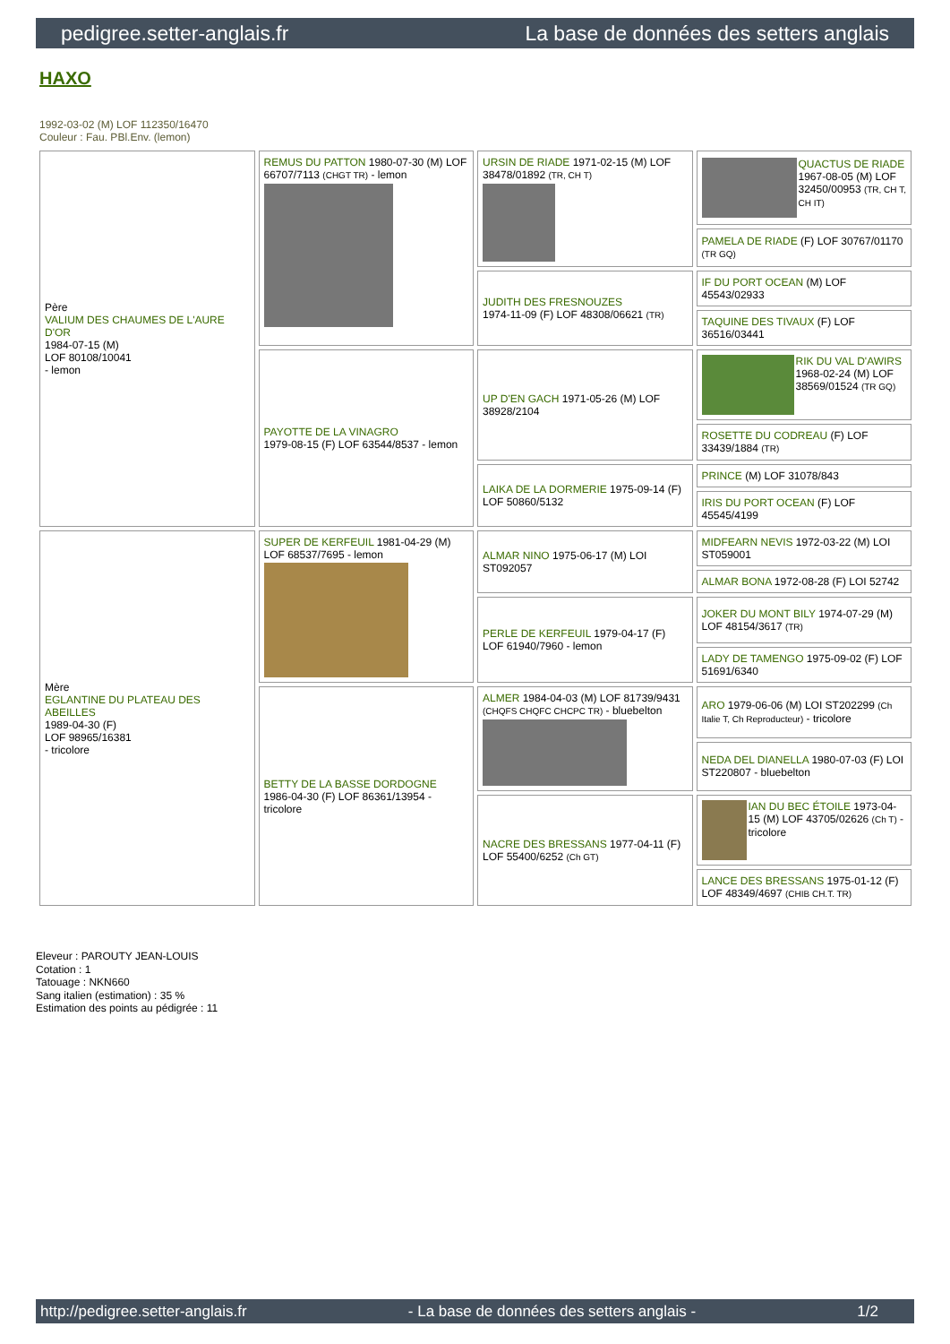pedigree.setter-anglais.fr La base de données des setters anglais
HAXO
1992-03-02 (M) LOF 112350/16470
Couleur : Fau. PBl.Env. (lemon)
| Père VALIUM DES CHAUMES DE L'AURE D'OR 1984-07-15 (M) LOF 80108/10041 - lemon | REMUS DU PATTON 1980-07-30 (M) LOF 66707/7113 (CHGT TR) - lemon | URSIN DE RIADE 1971-02-15 (M) LOF 38478/01892 (TR, CH T) | QUACTUS DE RIADE 1967-08-05 (M) LOF 32450/00953 (TR, CH T, CH IT) |
| | | | PAMELA DE RIADE (F) LOF 30767/01170 (TR GQ) |
| | | JUDITH DES FRESNOUZES 1974-11-09 (F) LOF 48308/06621 (TR) | IF DU PORT OCEAN (M) LOF 45543/02933 |
| | | | TAQUINE DES TIVAUX (F) LOF 36516/03441 |
| | PAYOTTE DE LA VINAGRO 1979-08-15 (F) LOF 63544/8537 - lemon | UP D'EN GACH 1971-05-26 (M) LOF 38928/2104 | RIK DU VAL D'AWIRS 1968-02-24 (M) LOF 38569/01524 (TR GQ) |
| | | | ROSETTE DU CODREAU (F) LOF 33439/1884 (TR) |
| | | LAIKA DE LA DORMERIE 1975-09-14 (F) LOF 50860/5132 | PRINCE (M) LOF 31078/843 |
| | | | IRIS DU PORT OCEAN (F) LOF 45545/4199 |
| Mère EGLANTINE DU PLATEAU DES ABEILLES 1989-04-30 (F) LOF 98965/16381 - tricolore | SUPER DE KERFEUIL 1981-04-29 (M) LOF 68537/7695 - lemon | ALMAR NINO 1975-06-17 (M) LOI ST092057 | MIDFEARN NEVIS 1972-03-22 (M) LOI ST059001 |
| | | | ALMAR BONA 1972-08-28 (F) LOI 52742 |
| | | PERLE DE KERFEUIL 1979-04-17 (F) LOF 61940/7960 - lemon | JOKER DU MONT BILY 1974-07-29 (M) LOF 48154/3617 (TR) |
| | | | LADY DE TAMENGO 1975-09-02 (F) LOF 51691/6340 |
| | BETTY DE LA BASSE DORDOGNE 1986-04-30 (F) LOF 86361/13954 - tricolore | ALMER 1984-04-03 (M) LOF 81739/9431 (CHQFS CHQFC CHCPC TR) - bluebelton | ARO 1979-06-06 (M) LOI ST202299 (Ch Italie T, Ch Reproducteur) - tricolore |
| | | | NEDA DEL DIANELLA 1980-07-03 (F) LOI ST220807 - bluebelton |
| | | NACRE DES BRESSANS 1977-04-11 (F) LOF 55400/6252 (Ch GT) | IAN DU BEC ÉTOILE 1973-04-15 (M) LOF 43705/02626 (Ch T) - tricolore |
| | | | LANCE DES BRESSANS 1975-01-12 (F) LOF 48349/4697 (CHIB CH.T. TR) |
Eleveur : PAROUTY JEAN-LOUIS
Cotation : 1
Tatouage : NKN660
Sang italien (estimation) : 35 %
Estimation des points au pédigrée : 11
http://pedigree.setter-anglais.fr - La base de données des setters anglais - 1/2